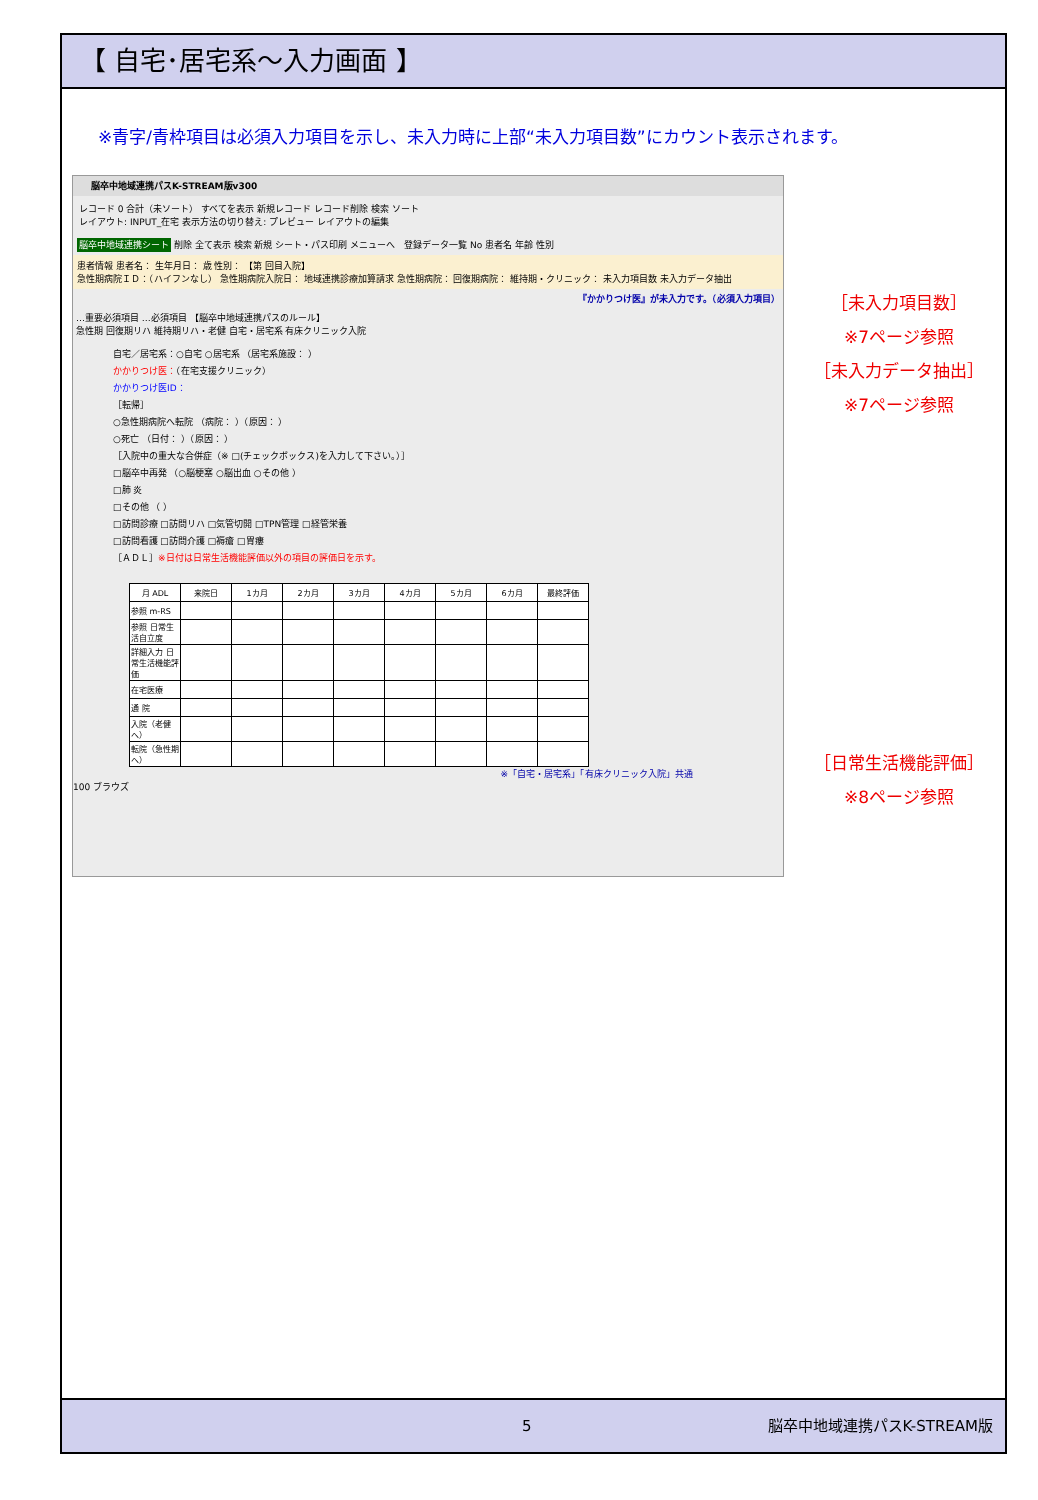【 自宅･居宅系～入力画面 】
※青字/青枠項目は必須入力項目を示し、未入力時に上部“未入力項目数”にカウント表示されます。
脳卒中地域連携パスK-STREAM版v300
レコード 0 合計（未ソート） すべてを表示 新規レコード レコード削除 検索 ソート
レイアウト: INPUT_在宅 表示方法の切り替え: プレビュー レイアウトの編集
脳卒中地域連携シート 削除 全て表示 検索 新規 シート・パス印刷 メニューへ　登録データ一覧 No 患者名 年齢 性別
患者情報 患者名： 生年月日： 歳 性別： 【第 回目入院】
急性期病院ＩＤ：（ハイフンなし） 急性期病院入院日： 地域連携診療加算請求 急性期病院： 回復期病院： 維持期・クリニック： 未入力項目数 未入力データ抽出
『かかりつけ医』が未入力です。（必須入力項目）
…重要必須項目 …必須項目 【脳卒中地域連携パスのルール】
急性期 回復期リハ 維持期リハ・老健 自宅・居宅系 有床クリニック入院
自宅／居宅系：○自宅 ○居宅系 （居宅系施設： ）
かかりつけ医：（在宅支援クリニック）
かかりつけ医ID：
［転帰］
○急性期病院へ転院 （病院： ）（原因： ）
○死亡 （日付： ）（原因： ）
［入院中の重大な合併症（※ □(チェックボックス)を入力して下さい。）］
□脳卒中再発 （○脳梗塞 ○脳出血 ○その他 ）
□肺 炎
□その他 （ ）
□訪問診療 □訪問リハ □気管切開 □TPN管理 □経管栄養
□訪問看護 □訪問介護 □褥瘡 □胃瘻
［ＡＤＬ］※日付は日常生活機能評価以外の項目の評価日を示す。
| 月 ADL | 来院日 | 1カ月 | 2カ月 | 3カ月 | 4カ月 | 5カ月 | 6カ月 | 最終評価 |
| --- | --- | --- | --- | --- | --- | --- | --- | --- |
| 参照 m-RS | | | | | | | | |
| 参照 日常生活自立度 | | | | | | | | |
| 詳細入力 日常生活機能評価 | | | | | | | | |
| 在宅医療 | | | | | | | | |
| 通 院 | | | | | | | | |
| 入院（老健へ） | | | | | | | | |
| 転院（急性期へ） | | | | | | | | |
※「自宅・居宅系」「有床クリニック入院」共通
100 ブラウズ
［未入力項目数］
※7ページ参照
［未入力データ抽出］
※7ページ参照
［日常生活機能評価］
※8ページ参照
5 脳卒中地域連携パスK-STREAM版